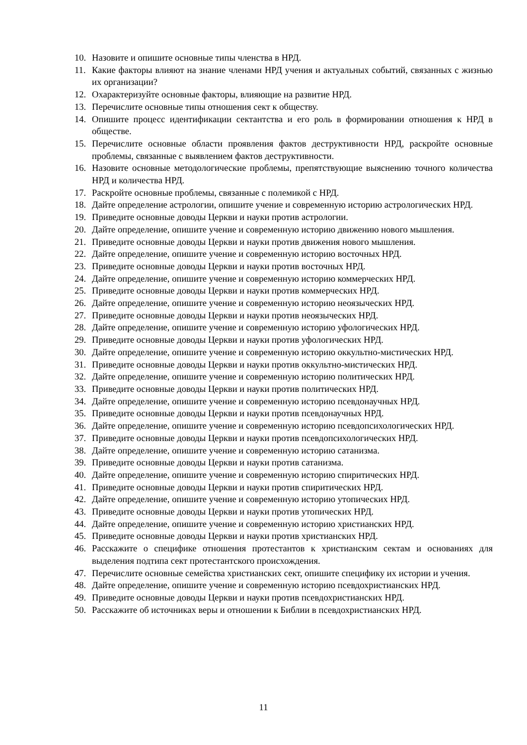10. Назовите и опишите основные типы членства в НРД.
11. Какие факторы влияют на знание членами НРД учения и актуальных событий, связанных с жизнью их организации?
12. Охарактеризуйте основные факторы, влияющие на развитие НРД.
13. Перечислите основные типы отношения сект к обществу.
14. Опишите процесс идентификации сектантства и его роль в формировании отношения к НРД в обществе.
15. Перечислите основные области проявления фактов деструктивности НРД, раскройте основные проблемы, связанные с выявлением фактов деструктивности.
16. Назовите основные методологические проблемы, препятствующие выяснению точного количества НРД и количества НРД.
17. Раскройте основные проблемы, связанные с полемикой с НРД.
18. Дайте определение астрологии, опишите учение и современную историю астрологических НРД.
19. Приведите основные доводы Церкви и науки против астрологии.
20. Дайте определение, опишите учение и современную историю движению нового мышления.
21. Приведите основные доводы Церкви и науки против движения нового мышления.
22. Дайте определение, опишите учение и современную историю восточных НРД.
23. Приведите основные доводы Церкви и науки против восточных НРД.
24. Дайте определение, опишите учение и современную историю коммерческих НРД.
25. Приведите основные доводы Церкви и науки против коммерческих НРД.
26. Дайте определение, опишите учение и современную историю неоязыческих НРД.
27. Приведите основные доводы Церкви и науки против неоязыческих НРД.
28. Дайте определение, опишите учение и современную историю уфологических НРД.
29. Приведите основные доводы Церкви и науки против уфологических НРД.
30. Дайте определение, опишите учение и современную историю оккультно-мистических НРД.
31. Приведите основные доводы Церкви и науки против оккультно-мистических НРД.
32. Дайте определение, опишите учение и современную историю политических НРД.
33. Приведите основные доводы Церкви и науки против политических НРД.
34. Дайте определение, опишите учение и современную историю псевдонаучных НРД.
35. Приведите основные доводы Церкви и науки против псевдонаучных НРД.
36. Дайте определение, опишите учение и современную историю псевдопсихологических НРД.
37. Приведите основные доводы Церкви и науки против псевдопсихологических НРД.
38. Дайте определение, опишите учение и современную историю сатанизма.
39. Приведите основные доводы Церкви и науки против сатанизма.
40. Дайте определение, опишите учение и современную историю спиритических НРД.
41. Приведите основные доводы Церкви и науки против спиритических НРД.
42. Дайте определение, опишите учение и современную историю утопических НРД.
43. Приведите основные доводы Церкви и науки против утопических НРД.
44. Дайте определение, опишите учение и современную историю христианских НРД.
45. Приведите основные доводы Церкви и науки против христианских НРД.
46. Расскажите о специфике отношения протестантов к христианским сектам и основаниях для выделения подтипа сект протестантского происхождения.
47. Перечислите основные семейства христианских сект, опишите специфику их истории и учения.
48. Дайте определение, опишите учение и современную историю псевдохристианских НРД.
49. Приведите основные доводы Церкви и науки против псевдохристианских НРД.
50. Расскажите об источниках веры и отношении к Библии в псевдохристианских НРД.
11